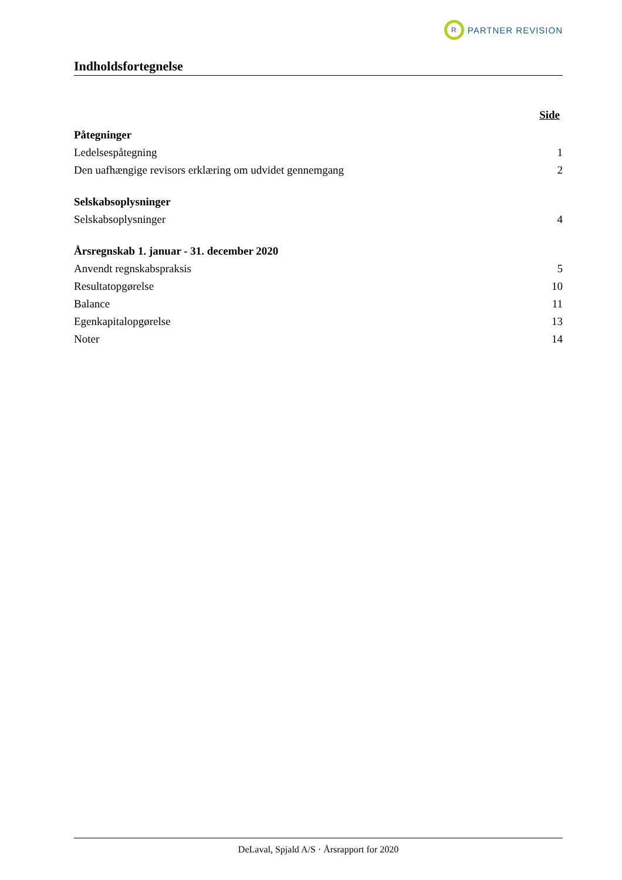R
PARTNER REVISION
Indholdsfortegnelse
Side
Påtegninger
Ledelsespåtegning 1
Den uafhængige revisors erklæring om udvidet gennemgang 2
Selskabsoplysninger
Selskabsoplysninger 4
Årsregnskab 1. januar - 31. december 2020
Anvendt regnskabspraksis 5
Resultatopgørelse 10
Balance 11
Egenkapitalopgørelse 13
Noter 14
DeLaval, Spjald A/S · Årsrapport for 2020